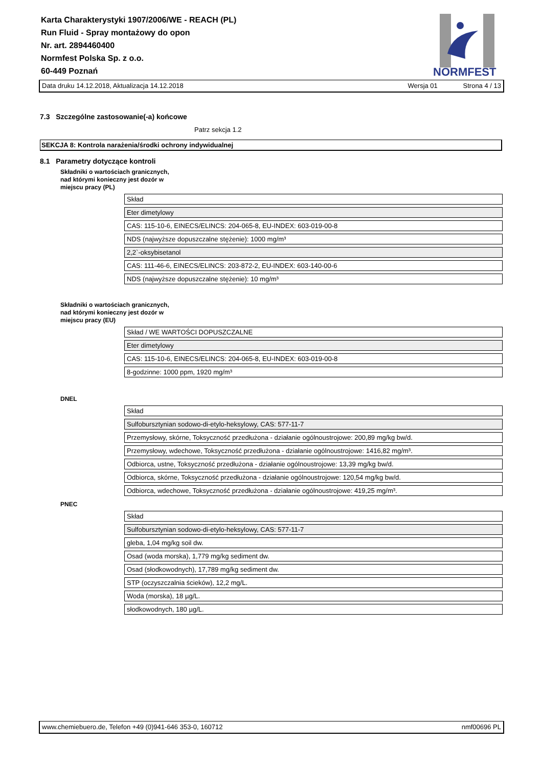Karta Charakterystyki 1907/2006/WE - REACH (PL)
Run Fluid - Spray montażowy do opon
Nr. art. 2894460400
Normfest Polska Sp. z o.o.
60-449 Poznań
NORMFEST
Data druku 14.12.2018, Aktualizacja 14.12.2018 Wersja 01 Strona 4 / 13
7.3 Szczególne zastosowanie(-a) końcowe
Patrz sekcja 1.2
SEKCJA 8: Kontrola narażenia/środki ochrony indywidualnej
8.1 Parametry dotyczące kontroli
Składniki o wartościach granicznych,
nad którymi konieczny jest dozór w
miejscu pracy (PL)
| Skład |
| Eter dimetylowy |
| CAS: 115-10-6, EINECS/ELINCS: 204-065-8, EU-INDEX: 603-019-00-8 |
| NDS (najwyższe dopuszczalne stężenie): 1000 mg/m³ |
| 2,2`-oksybisetanol |
| CAS: 111-46-6, EINECS/ELINCS: 203-872-2, EU-INDEX: 603-140-00-6 |
| NDS (najwyższe dopuszczalne stężenie): 10 mg/m³ |
Składniki o wartościach granicznych,
nad którymi konieczny jest dozór w
miejscu pracy (EU)
| Skład / WE WARTOŚCI DOPUSZCZALNE |
| Eter dimetylowy |
| CAS: 115-10-6, EINECS/ELINCS: 204-065-8, EU-INDEX: 603-019-00-8 |
| 8-godzinne: 1000 ppm, 1920 mg/m³ |
DNEL
| Skład |
| Sulfobursztynian sodowo-di-etylo-heksylowy, CAS: 577-11-7 |
| Przemysłowy, skórne, Toksyczność przedłużona - działanie ogólnoustrojowe: 200,89 mg/kg bw/d. |
| Przemysłowy, wdechowe, Toksyczność przedłużona - działanie ogólnoustrojowe: 1416,82 mg/m³. |
| Odbiorca, ustne, Toksyczność przedłużona - działanie ogólnoustrojowe: 13,39 mg/kg bw/d. |
| Odbiorca, skórne, Toksyczność przedłużona - działanie ogólnoustrojowe: 120,54 mg/kg bw/d. |
| Odbiorca, wdechowe, Toksyczność przedłużona - działanie ogólnoustrojowe: 419,25 mg/m³. |
PNEC
| Skład |
| Sulfobursztynian sodowo-di-etylo-heksylowy, CAS: 577-11-7 |
| gleba, 1,04 mg/kg soil dw. |
| Osad (woda morska), 1,779 mg/kg sediment dw. |
| Osad (słodkowodnych), 17,789 mg/kg sediment dw. |
| STP (oczyszczalnia ścieków), 12,2 mg/L. |
| Woda (morska), 18 µg/L. |
| słodkowodnych, 180 µg/L. |
www.chemiebuero.de, Telefon +49 (0)941-646 353-0, 160712 nmf00696 PL